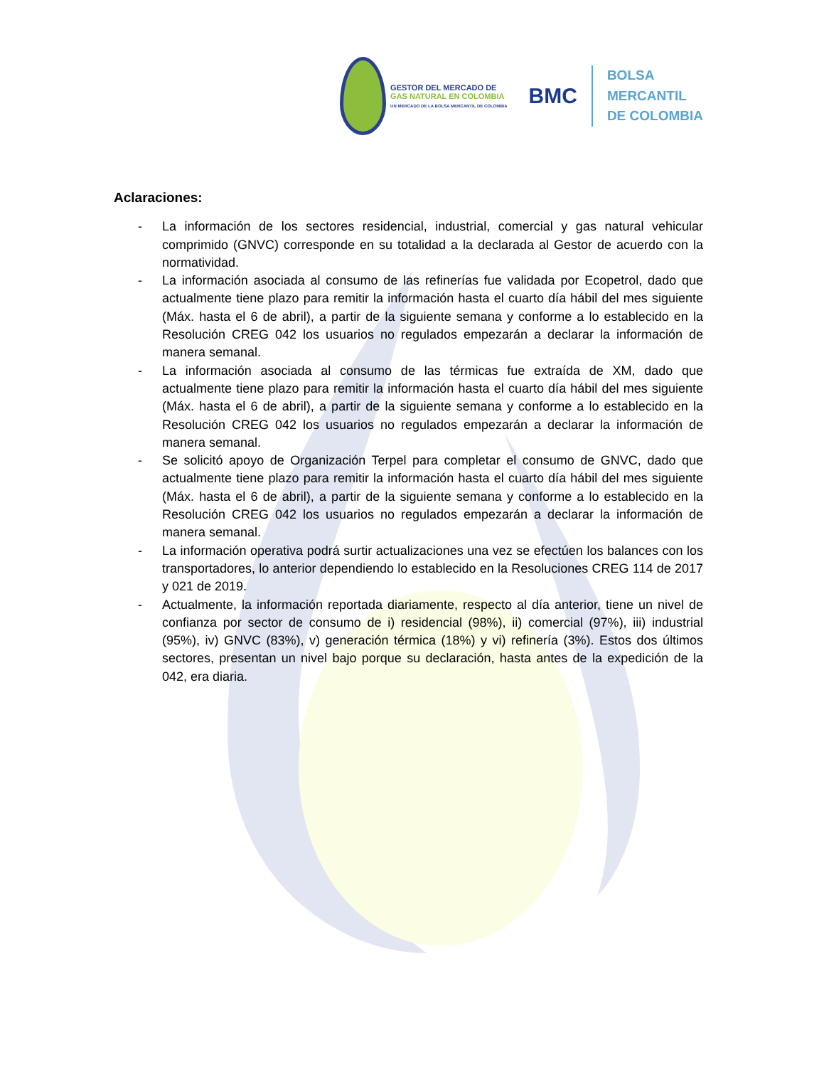GESTOR DEL MERCADO DE
GAS NATURAL EN COLOMBIA
UN MERCADO DE LA BOLSA MERCANTIL DE COLOMBIA
BMC
BOLSA
MERCANTIL
DE COLOMBIA
Aclaraciones:
- La información de los sectores residencial, industrial, comercial y gas natural vehicular comprimido (GNVC) corresponde en su totalidad a la declarada al Gestor de acuerdo con la normatividad.
- La información asociada al consumo de las refinerías fue validada por Ecopetrol, dado que actualmente tiene plazo para remitir la información hasta el cuarto día hábil del mes siguiente (Máx. hasta el 6 de abril), a partir de la siguiente semana y conforme a lo establecido en la Resolución CREG 042 los usuarios no regulados empezarán a declarar la información de manera semanal.
- La información asociada al consumo de las térmicas fue extraída de XM, dado que actualmente tiene plazo para remitir la información hasta el cuarto día hábil del mes siguiente (Máx. hasta el 6 de abril), a partir de la siguiente semana y conforme a lo establecido en la Resolución CREG 042 los usuarios no regulados empezarán a declarar la información de manera semanal.
- Se solicitó apoyo de Organización Terpel para completar el consumo de GNVC, dado que actualmente tiene plazo para remitir la información hasta el cuarto día hábil del mes siguiente (Máx. hasta el 6 de abril), a partir de la siguiente semana y conforme a lo establecido en la Resolución CREG 042 los usuarios no regulados empezarán a declarar la información de manera semanal.
- La información operativa podrá surtir actualizaciones una vez se efectúen los balances con los transportadores, lo anterior dependiendo lo establecido en la Resoluciones CREG 114 de 2017 y 021 de 2019.
- Actualmente, la información reportada diariamente, respecto al día anterior, tiene un nivel de confianza por sector de consumo de i) residencial (98%), ii) comercial (97%), iii) industrial (95%), iv) GNVC (83%), v) generación térmica (18%) y vi) refinería (3%). Estos dos últimos sectores, presentan un nivel bajo porque su declaración, hasta antes de la expedición de la 042, era diaria.